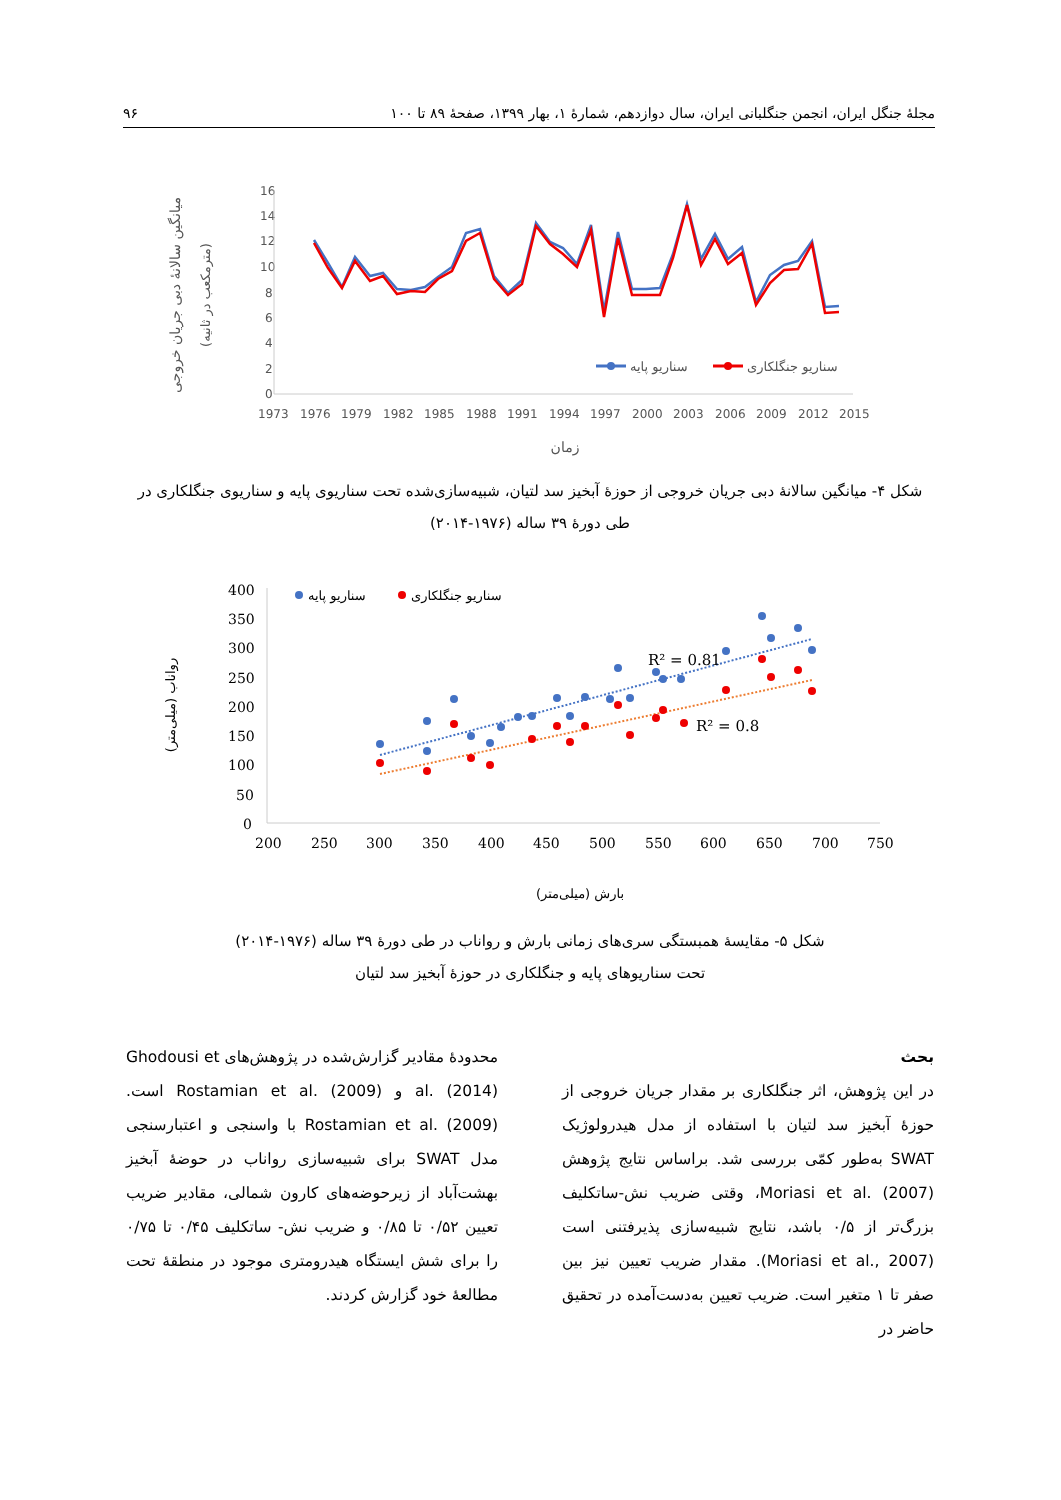مجلهٔ جنگل ایران، انجمن جنگلبانی ایران، سال دوازدهم، شمارهٔ ۱، بهار ۱۳۹۹، صفحهٔ ۸۹ تا ۱۰۰ ۹۶
16
14
12
10
8
6
4
2
0
1973
1976
1979
1982
1985
1988
1991
1994
1997
2000
2003
2006
2009
2012
2015
سناریو پایه
سناریو جنگلکاری
میانگین سالانهٔ دبی جریان خروجی
(مترمکعب در ثانیه)
زمان
شکل ۴- میانگین سالانهٔ دبی جریان خروجی از حوزهٔ آبخیز سد لتیان، شبیه‌سازی‌شده تحت سناریوی پایه و سناریوی جنگلکاری در طی دورهٔ ۳۹ ساله (۱۹۷۶-۲۰۱۴)
400
350
300
250
200
150
100
50
0
200
250
300
350
400
450
500
550
600
650
700
750
R² = 0.81
R² = 0.8
سناریو پایه
سناریو جنگلکاری
رواناب (میلی‌متر)
بارش (میلی‌متر)
شکل ۵- مقایسهٔ همبستگی سری‌های زمانی بارش و رواناب در طی دورهٔ ۳۹ ساله (۱۹۷۶-۲۰۱۴)
تحت سناریوهای پایه و جنگلکاری در حوزهٔ آبخیز سد لتیان
بحث
در این پژوهش، اثر جنگلکاری بر مقدار جریان خروجی از حوزهٔ آبخیز سد لتیان با استفاده از مدل هیدرولوژیک SWAT به‌طور کمّی بررسی شد. براساس نتایج پژوهش Moriasi et al. (2007)، وقتی ضریب نش-ساتکلیف بزرگ‌تر از ۰/۵ باشد، نتایج شبیه‌سازی پذیرفتنی است (Moriasi et al., 2007). مقدار ضریب تعیین نیز بین صفر تا ۱ متغیر است. ضریب تعیین به‌دست‌آمده در تحقیق حاضر در
محدودهٔ مقادیر گزارش‌شده در پژوهش‌های Ghodousi et al. (2014) و Rostamian et al. (2009) است. Rostamian et al. (2009) با واسنجی و اعتبارسنجی مدل SWAT برای شبیه‌سازی رواناب در حوضهٔ آبخیز بهشت‌آباد از زیرحوضه‌های کارون شمالی، مقادیر ضریب تعیین ۰/۵۲ تا ۰/۸۵ و ضریب نش- ساتکلیف ۰/۴۵ تا ۰/۷۵ را برای شش ایستگاه هیدرومتری موجود در منطقهٔ تحت مطالعهٔ خود گزارش کردند.